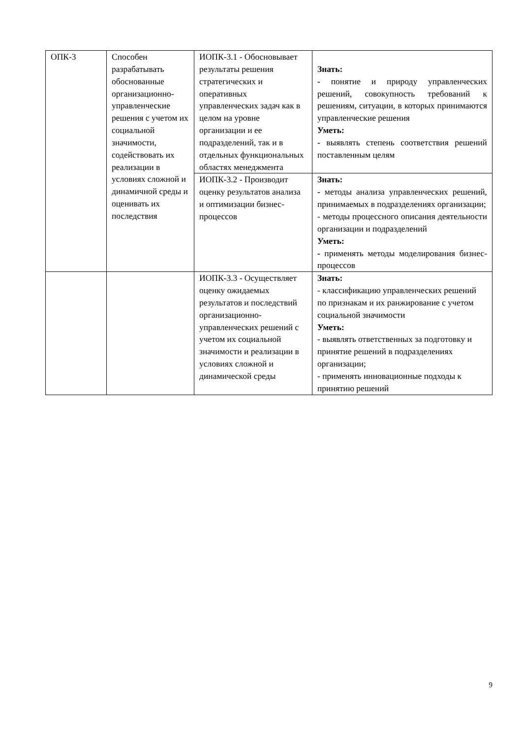| ОПК-3 | Способен разрабатывать обоснованные организационно-управленческие решения с учетом их социальной значимости, содействовать их реализации в условиях сложной и динамичной среды и оценивать их последствия | ИОПК-3.1 - Обосновывает результаты решения стратегических и оперативных управленческих задач как в целом на уровне организации и ее подразделений, так и в отдельных функциональных областях менеджмента | Знать: - понятие и природу управленческих решений, совокупность требований к решениям, ситуации, в которых принимаются управленческие решения Уметь: - выявлять степень соответствия решений поставленным целям |
| | | ИОПК-3.2 - Производит оценку результатов анализа и оптимизации бизнес-процессов | Знать: - методы анализа управленческих решений, принимаемых в подразделениях организации; - методы процессного описания деятельности организации и подразделений Уметь: - применять методы моделирования бизнес-процессов |
| | | ИОПК-3.3 - Осуществляет оценку ожидаемых результатов и последствий организационно-управленческих решений с учетом их социальной значимости и реализации в условиях сложной и динамической среды | Знать: - классификацию управленческих решений по признакам и их ранжирование с учетом социальной значимости Уметь: - выявлять ответственных за подготовку и принятие решений в подразделениях организации; - применять инновационные подходы к принятию решений |
9